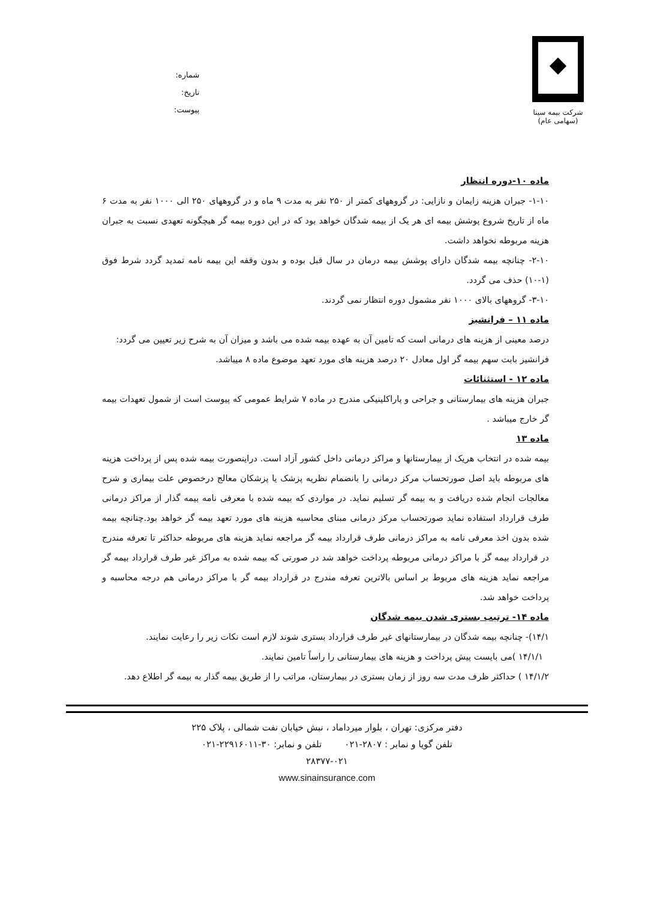شرکت بیمه سینا
(سهامی عام)
شماره:
تاریخ:
پیوست:
ماده ۱۰-دوره انتظار
۱-۱۰- جبران هزینه زایمان و نازایی: در گروههای کمتر از ۲۵۰ نفر به مدت ۹ ماه و در گروههای ۲۵۰ الی ۱۰۰۰ نفر به مدت ۶ ماه از تاریخ شروع پوشش بیمه ای هر یک از بیمه شدگان خواهد بود که در این دوره بیمه گر هیچگونه تعهدی نسبت به جبران هزینه مربوطه نخواهد داشت.
۲-۱۰- چنانچه بیمه شدگان دارای پوشش بیمه درمان در سال قبل بوده و بدون وقفه این بیمه نامه تمدید گردد شرط فوق (۱-۱۰) حذف می گردد.
۳-۱۰- گروههای بالای ۱۰۰۰ نفر مشمول دوره انتظار نمی گردند.
ماده ۱۱ – فرانشیز
درصد معینی از هزینه های درمانی است که تامین آن به عهده بیمه شده می باشد و میزان آن به شرح زیر تعیین می گردد:
فرانشیز بابت سهم بیمه گر اول معادل ۲۰ درصد هزینه های مورد تعهد موضوع ماده ۸ میباشد.
ماده ۱۲ - استثنائات
جبران هزینه های بیمارستانی و جراحی و پاراکلینیکی مندرج در ماده ۷ شرایط عمومی که پیوست است از شمول تعهدات بیمه گر خارج میباشد .
ماده ۱۳
بیمه شده در انتخاب هریک از بیمارستانها و مراکز درمانی داخل کشور آزاد است. دراینصورت بیمه شده پس از پرداخت هزینه های مربوطه باید اصل صورتحساب مرکز درمانی را بانضمام نظریه پزشک یا پزشکان معالج درخصوص علت بیماری و شرح معالجات انجام شده دریافت و به بیمه گر تسلیم نماید. در مواردی که بیمه شده با معرفی نامه بیمه گذار از مراکز درمانی طرف قرارداد استفاده نماید صورتحساب مرکز درمانی مبنای محاسبه هزینه های مورد تعهد بیمه گر خواهد بود.چنانچه بیمه شده بدون اخذ معرفی نامه به مراکز درمانی طرف قرارداد بیمه گر مراجعه نماید هزینه های مربوطه حداکثر تا تعرفه مندرج در قرارداد بیمه گر با مراکز درمانی مربوطه پرداخت خواهد شد در صورتی که بیمه شده به مراکز غیر طرف قرارداد بیمه گر مراجعه نماید هزینه های مربوط بر اساس بالاترین تعرفه مندرج در قرارداد بیمه گر با مراکز درمانی هم درجه محاسبه و پرداخت خواهد شد.
ماده ۱۴- ترتیب بستری شدن بیمه شدگان
۱۴/۱)- چنانچه بیمه شدگان در بیمارستانهای غیر طرف قرارداد بستری شوند لازم است نکات زیر را رعایت نمایند.
۱۴/۱/۱ )می بایست پیش پرداخت و هزینه های بیمارستانی را راساً تامین نمایند.
۱۴/۱/۲ ) حداکثر ظرف مدت سه روز از زمان بستری در بیمارستان، مراتب را از طریق بیمه گذار به بیمه گر اطلاع دهد.
دفتر مرکزی: تهران ، بلوار میرداماد ، نبش خیابان نفت شمالی ، پلاک ۲۲۵
تلفن گویا و نمابر : ۲۸۰۷-۰۲۱ تلفن و نمابر: ۳۰-۲۲۹۱۶۰۱۱-۰۲۱
۲۸۳۷۷-۰۲۱
www.sinainsurance.com